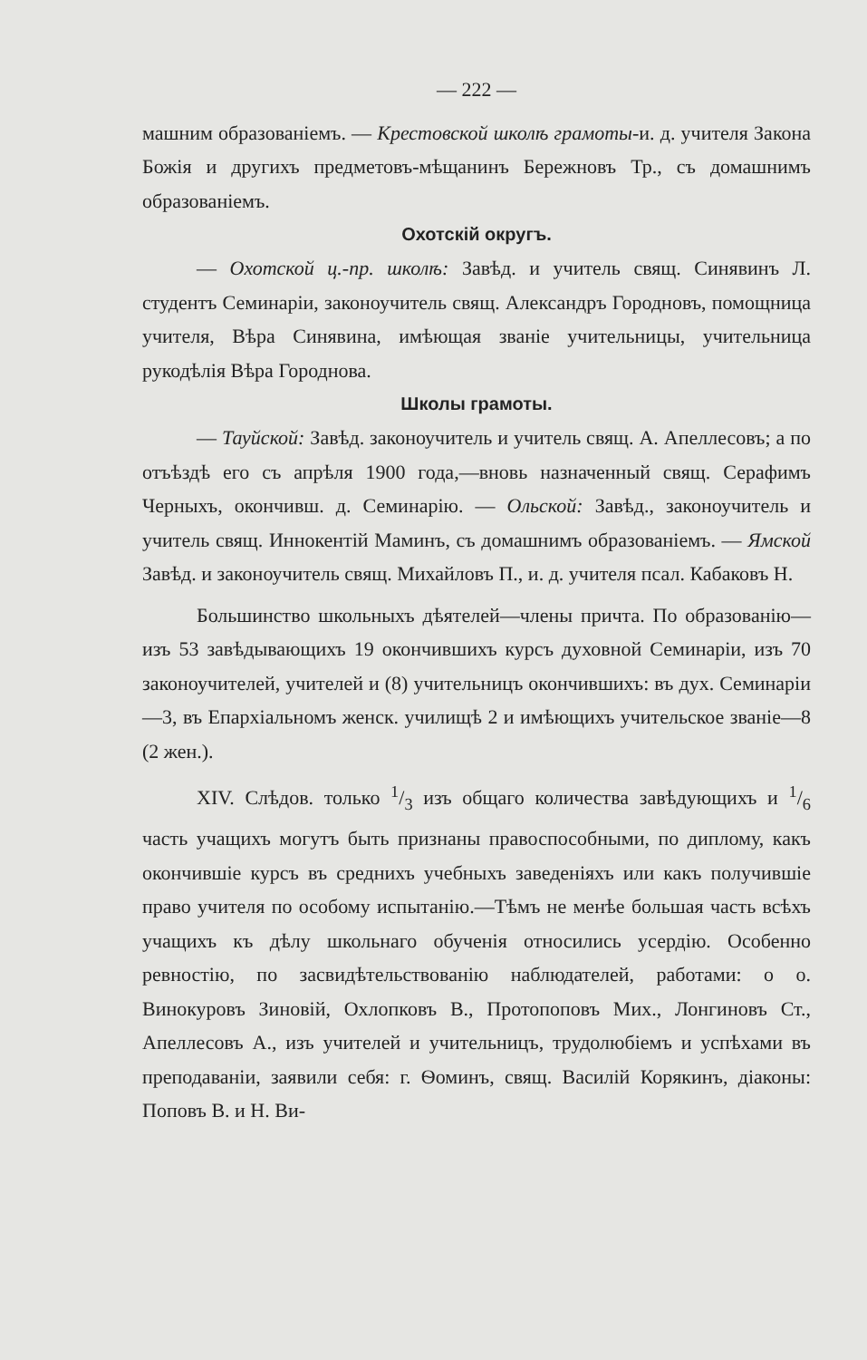— 222 —
машним образованіемъ. — Крестовской школѣ грамоты-и. д. учителя Закона Божія и другихъ предметовъ-мѣщанинъ Бережновъ Тр., съ домашнимъ образованіемъ.
Охотскій округъ.
— Охотской ц.-пр. школѣ: Завѣд. и учитель свящ. Синявинъ Л. студентъ Семинаріи, законоучитель свящ. Александръ Городновъ, помощница учителя, Вѣра Синявина, имѣющая званіе учительницы, учительница рукодѣлія Вѣра Городнова.
Школы грамоты.
— Тауйской: Завѣд. законоучитель и учитель свящ. А. Апеллесовъ; а по отъѣздѣ его съ апрѣля 1900 года,—вновь назначенный свящ. Серафимъ Черныхъ, окончивш. д. Семинарію. — Ольской: Завѣд., законоучитель и учитель свящ. Иннокентій Маминъ, съ домашнимъ образованіемъ. — Ямской Завѣд. и законоучитель свящ. Михайловъ П., и. д. учителя псал. Кабаковъ Н.
Большинство школьныхъ дѣятелей—члены причта. По образованію—изъ 53 завѣдывающихъ 19 окончившихъ курсъ духовной Семинаріи, изъ 70 законоучителей, учителей и (8) учительницъ окончившихъ: въ дух. Семинаріи—3, въ Епархіальномъ женск. училищѣ 2 и имѣющихъ учительское званіе—8 (2 жен.).
XIV. Слѣдов. только 1/3 изъ общаго количества завѣдующихъ и 1/6 часть учащихъ могутъ быть признаны правоспособными, по диплому, какъ окончившіе курсъ въ среднихъ учебныхъ заведеніяхъ или какъ получившіе право учителя по особому испытанію.—Тѣмъ не менѣе большая часть всѣхъ учащихъ къ дѣлу школьнаго обученія относились усердію. Особенно ревностію, по засвидѣтельствованію наблюдателей, работами: о о. Винокуровъ Зиновій, Охлопковъ В., Протопоповъ Мих., Лонгиновъ Ст., Апеллесовъ А., изъ учителей и учительницъ, трудолюбіемъ и успѣхами въ преподаваніи, заявили себя: г. Ѳоминъ, свящ. Василій Корякинъ, діаконы: Поповъ В. и Н. Ви-